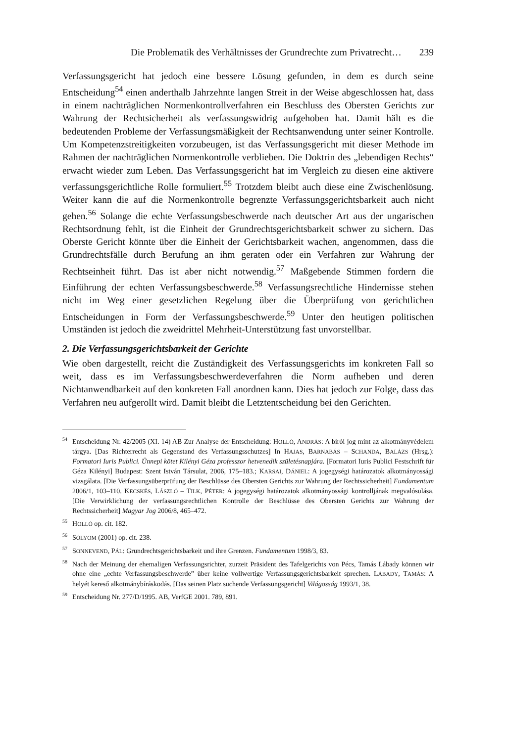Die Problematik des Verhältnisses der Grundrechte zum Privatrecht… 239
Verfassungsgericht hat jedoch eine bessere Lösung gefunden, in dem es durch seine Entscheidung<sup>54</sup> einen anderthalb Jahrzehnte langen Streit in der Weise abgeschlossen hat, dass in einem nachträglichen Normenkontrollverfahren ein Beschluss des Obersten Gerichts zur Wahrung der Rechtsicherheit als verfassungswidrig aufgehoben hat. Damit hält es die bedeutenden Probleme der Verfassungsmäßigkeit der Rechtsanwendung unter seiner Kontrolle. Um Kompetenzstreitigkeiten vorzubeugen, ist das Verfassungsgericht mit dieser Methode im Rahmen der nachträglichen Normenkontrolle verblieben. Die Doktrin des „lebendigen Rechts“ erwacht wieder zum Leben. Das Verfassungsgericht hat im Vergleich zu diesen eine aktivere verfassungsgerichtliche Rolle formuliert.<sup>55</sup> Trotzdem bleibt auch diese eine Zwischenlösung. Weiter kann die auf die Normenkontrolle begrenzte Verfassungsgerichtsbarkeit auch nicht gehen.<sup>56</sup> Solange die echte Verfassungsbeschwerde nach deutscher Art aus der ungarischen Rechtsordnung fehlt, ist die Einheit der Grundrechtsgerichtsbarkeit schwer zu sichern. Das Oberste Gericht könnte über die Einheit der Gerichtsbarkeit wachen, angenommen, dass die Grundrechtsfälle durch Berufung an ihm geraten oder ein Verfahren zur Wahrung der Rechtseinheit führt. Das ist aber nicht notwendig.<sup>57</sup> Maßgebende Stimmen fordern die Einführung der echten Verfassungsbeschwerde.<sup>58</sup> Verfassungsrechtliche Hindernisse stehen nicht im Weg einer gesetzlichen Regelung über die Überprüfung von gerichtlichen Entscheidungen in Form der Verfassungsbeschwerde.<sup>59</sup> Unter den heutigen politischen Umständen ist jedoch die zweidrittel Mehrheit-Unterstützung fast unvorstellbar.
2. Die Verfassungsgerichtsbarkeit der Gerichte
Wie oben dargestellt, reicht die Zuständigkeit des Verfassungsgerichts im konkreten Fall so weit, dass es im Verfassungsbeschwerdeverfahren die Norm aufheben und deren Nichtanwendbarkeit auf den konkreten Fall anordnen kann. Dies hat jedoch zur Folge, dass das Verfahren neu aufgerollt wird. Damit bleibt die Letztentscheidung bei den Gerichten.
<sup>54</sup> Entscheidung Nr. 42/2005 (XI. 14) AB Zur Analyse der Entscheidung: HOLLÓ, ANDRÁS: A bírói jog mint az alkotmányvédelem tárgya. [Das Richterrecht als Gegenstand des Verfassungsschutzes] In HAJAS, BARNABÁS – SCHANDA, BALÁZS (Hrsg.): Formatori Iuris Publici. Ünnepi kötet Kilényi Géza professzor hetvenedik születésnapjára. [Formatori Iuris Publici Festschrift für Géza Kilényi] Budapest: Szent István Társulat, 2006, 175–183.; KARSAI, DÁNIEL: A jogegységi határozatok alkotmányossági vizsgálata. [Die Verfassungsüberprüfung der Beschlüsse des Obersten Gerichts zur Wahrung der Rechtssicherheit] Fundamentum 2006/1, 103–110. KECSKÉS, LÁSZLÓ – TILK, PÉTER: A jogegységi határozatok alkotmányossági kontrolljának megvalósulása. [Die Verwirklichung der verfassungsrechtlichen Kontrolle der Beschlüsse des Obersten Gerichts zur Wahrung der Rechtssicherheit] Magyar Jog 2006/8, 465–472.
<sup>55</sup>HOLLÓ op. cit. 182.
<sup>56</sup>SÓLYOM (2001) op. cit. 238.
<sup>57</sup>SONNEVEND, PÁL: Grundrechtsgerichtsbarkeit und ihre Grenzen. Fundamentum 1998/3, 83.
<sup>58</sup> Nach der Meinung der ehemaligen Verfassungsrichter, zurzeit Präsident des Tafelgerichts von Pécs, Tamás Lábady können wir ohne eine „echte Verfassungsbeschwerde” über keine vollwertige Verfassungsgerichtsbarkeit sprechen. LÁBADY, TAMÁS: A helyét kereső alkotmánybíráskodás. [Das seinen Platz suchende Verfassungsgericht] Világosság 1993/1, 38.
<sup>59</sup> Entscheidung Nr. 277/D/1995. AB, VerfGE 2001. 789, 891.